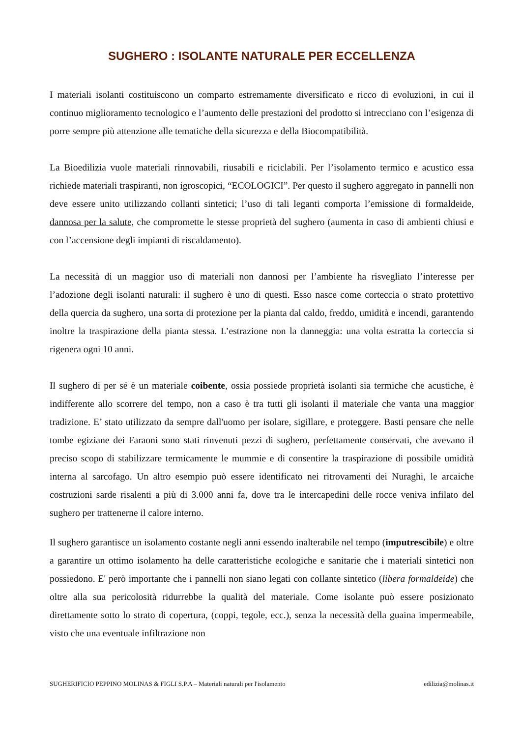SUGHERO : ISOLANTE NATURALE PER ECCELLENZA
I materiali isolanti costituiscono un comparto estremamente diversificato e ricco di evoluzioni, in cui il continuo miglioramento tecnologico e l’aumento delle prestazioni del prodotto si intrecciano con l’esigenza di porre sempre più attenzione alle tematiche della sicurezza e della Biocompatibilità.
La Bioedilizia vuole materiali rinnovabili, riusabili e riciclabili. Per l’isolamento termico e acustico essa richiede materiali traspiranti, non igroscopici, “ECOLOGICI”. Per questo il sughero aggregato in pannelli non deve essere unito utilizzando collanti sintetici; l’uso di tali leganti comporta l’emissione di formaldeide, dannosa per la salute, che compromette le stesse proprietà del sughero (aumenta in caso di ambienti chiusi e con l’accensione degli impianti di riscaldamento).
La necessità di un maggior uso di materiali non dannosi per l’ambiente ha risvegliato l’interesse per l’adozione degli isolanti naturali: il sughero è uno di questi. Esso nasce come corteccia o strato protettivo della quercia da sughero, una sorta di protezione per la pianta dal caldo, freddo, umidità e incendi, garantendo inoltre la traspirazione della pianta stessa. L’estrazione non la danneggia: una volta estratta la corteccia si rigenera ogni 10 anni.
Il sughero di per sé è un materiale coibente, ossia possiede proprietà isolanti sia termiche che acustiche, è indifferente allo scorrere del tempo, non a caso è tra tutti gli isolanti il materiale che vanta una maggior tradizione. E’ stato utilizzato da sempre dall'uomo per isolare, sigillare, e proteggere. Basti pensare che nelle tombe egiziane dei Faraoni sono stati rinvenuti pezzi di sughero, perfettamente conservati, che avevano il preciso scopo di stabilizzare termicamente le mummie e di consentire la traspirazione di possibile umidità interna al sarcofago. Un altro esempio può essere identificato nei ritrovamenti dei Nuraghi, le arcaiche costruzioni sarde risalenti a più di 3.000 anni fa, dove tra le intercapedini delle rocce veniva infilato del sughero per trattenerne il calore interno.
Il sughero garantisce un isolamento costante negli anni essendo inalterabile nel tempo (imputrescibile) e oltre a garantire un ottimo isolamento ha delle caratteristiche ecologiche e sanitarie che i materiali sintetici non possiedono. E' però importante che i pannelli non siano legati con collante sintetico (libera formaldeide) che oltre alla sua pericolosità ridurrebbe la qualità del materiale. Come isolante può essere posizionato direttamente sotto lo strato di copertura, (coppi, tegole, ecc.), senza la necessità della guaina impermeabile, visto che una eventuale infiltrazione non
SUGHERIFICIO PEPPINO MOLINAS & FIGLI S.P.A – Materiali naturali per l'isolamento edilizia@molinas.it